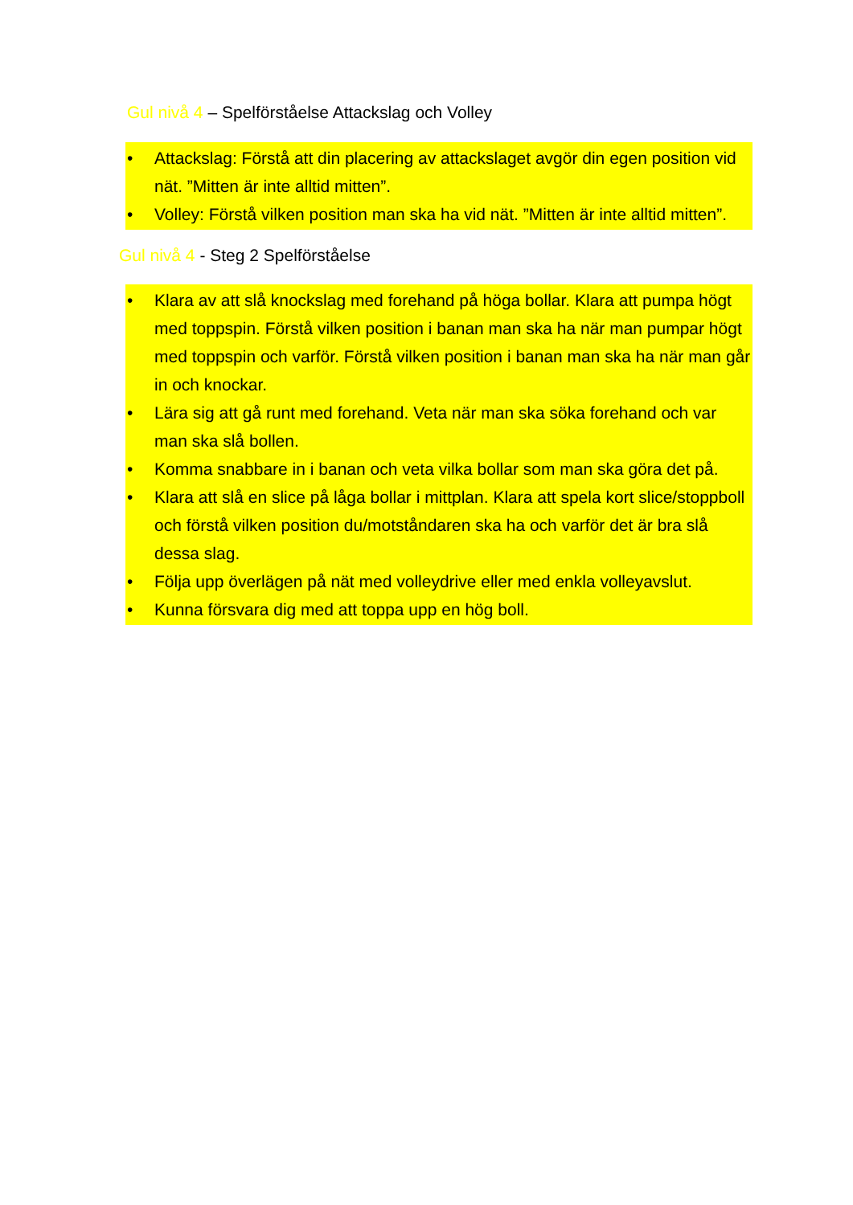Gul nivå 4 – Spelförståelse Attackslag och Volley
• Attackslag: Förstå att din placering av attackslaget avgör din egen position vid nät. ”Mitten är inte alltid mitten”.
• Volley: Förstå vilken position man ska ha vid nät. ”Mitten är inte alltid mitten”.
Gul nivå 4 - Steg 2 Spelförståelse
• Klara av att slå knockslag med forehand på höga bollar. Klara att pumpa högt med toppspin. Förstå vilken position i banan man ska ha när man pumpar högt med toppspin och varför. Förstå vilken position i banan man ska ha när man går in och knockar.
• Lära sig att gå runt med forehand. Veta när man ska söka forehand och var man ska slå bollen.
• Komma snabbare in i banan och veta vilka bollar som man ska göra det på.
• Klara att slå en slice på låga bollar i mittplan. Klara att spela kort slice/stoppboll och förstå vilken position du/motståndaren ska ha och varför det är bra slå dessa slag.
• Följa upp överlägen på nät med volleydrive eller med enkla volleyavslut.
• Kunna försvara dig med att toppa upp en hög boll.